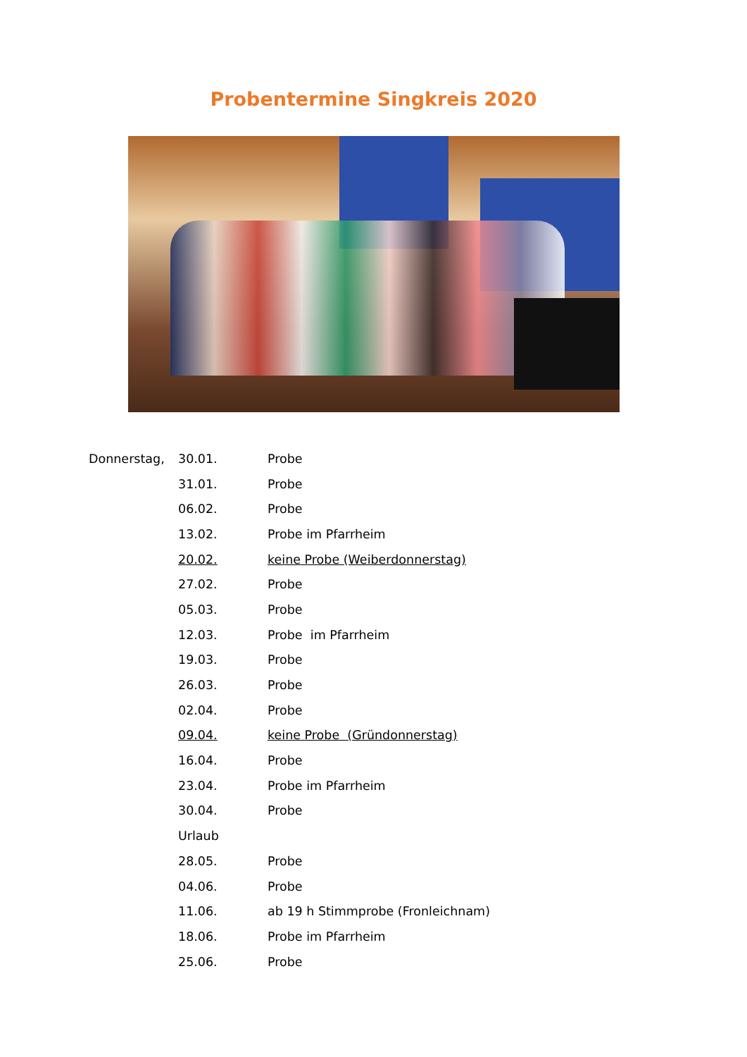Probentermine Singkreis 2020
| Donnerstag, | 30.01. | Probe |
| | 31.01. | Probe |
| | 06.02. | Probe |
| | 13.02. | Probe im Pfarrheim |
| | 20.02. | keine Probe (Weiberdonnerstag) |
| | 27.02. | Probe |
| | 05.03. | Probe |
| | 12.03. | Probe im Pfarrheim |
| | 19.03. | Probe |
| | 26.03. | Probe |
| | 02.04. | Probe |
| | 09.04. | keine Probe (Gründonnerstag) |
| | 16.04. | Probe |
| | 23.04. | Probe im Pfarrheim |
| | 30.04. | Probe |
| | Urlaub | |
| | 28.05. | Probe |
| | 04.06. | Probe |
| | 11.06. | ab 19 h Stimmprobe (Fronleichnam) |
| | 18.06. | Probe im Pfarrheim |
| | 25.06. | Probe |